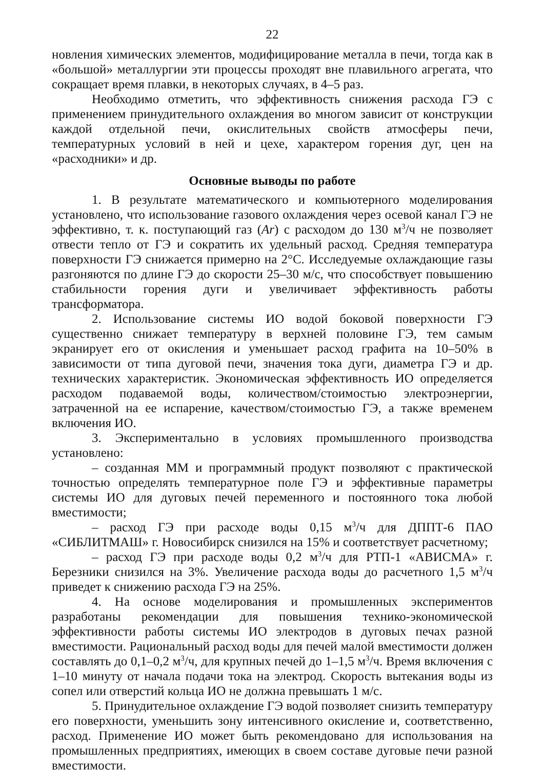22
новления химических элементов, модифицирование металла в печи, тогда как в «большой» металлургии эти процессы проходят вне плавильного агрегата, что сокращает время плавки, в некоторых случаях, в 4–5 раз.
Необходимо отметить, что эффективность снижения расхода ГЭ с применением принудительного охлаждения во многом зависит от конструкции каждой отдельной печи, окислительных свойств атмосферы печи, температурных условий в ней и цехе, характером горения дуг, цен на «расходники» и др.
Основные выводы по работе
1. В результате математического и компьютерного моделирования установлено, что использование газового охлаждения через осевой канал ГЭ не эффективно, т. к. поступающий газ (Ar) с расходом до 130 м<sup>3</sup>/ч не позволяет отвести тепло от ГЭ и сократить их удельный расход. Средняя температура поверхности ГЭ снижается примерно на 2°С. Исследуемые охлаждающие газы разгоняются по длине ГЭ до скорости 25–30 м/с, что способствует повышению стабильности горения дуги и увеличивает эффективность работы трансформатора.
2. Использование системы ИО водой боковой поверхности ГЭ существенно снижает температуру в верхней половине ГЭ, тем самым экранирует его от окисления и уменьшает расход графита на 10–50% в зависимости от типа дуговой печи, значения тока дуги, диаметра ГЭ и др. технических характеристик. Экономическая эффективность ИО определяется расходом подаваемой воды, количеством/стоимостью электроэнергии, затраченной на ее испарение, качеством/стоимостью ГЭ, а также временем включения ИО.
3. Экспериментально в условиях промышленного производства установлено:
– созданная ММ и программный продукт позволяют с практической точностью определять температурное поле ГЭ и эффективные параметры системы ИО для дуговых печей переменного и постоянного тока любой вместимости;
– расход ГЭ при расходе воды 0,15 м<sup>3</sup>/ч для ДППТ-6 ПАО «СИБЛИТМАШ» г. Новосибирск снизился на 15% и соответствует расчетному;
– расход ГЭ при расходе воды 0,2 м<sup>3</sup>/ч для РТП-1 «АВИСМА» г. Березники снизился на 3%. Увеличение расхода воды до расчетного 1,5 м<sup>3</sup>/ч приведет к снижению расхода ГЭ на 25%.
4. На основе моделирования и промышленных экспериментов разработаны рекомендации для повышения технико-экономической эффективности работы системы ИО электродов в дуговых печах разной вместимости. Рациональный расход воды для печей малой вместимости должен составлять до 0,1–0,2 м<sup>3</sup>/ч, для крупных печей до 1–1,5 м<sup>3</sup>/ч. Время включения с 1–10 минуту от начала подачи тока на электрод. Скорость вытекания воды из сопел или отверстий кольца ИО не должна превышать 1 м/с.
5. Принудительное охлаждение ГЭ водой позволяет снизить температуру его поверхности, уменьшить зону интенсивного окисление и, соответственно, расход. Применение ИО может быть рекомендовано для использования на промышленных предприятиях, имеющих в своем составе дуговые печи разной вместимости.